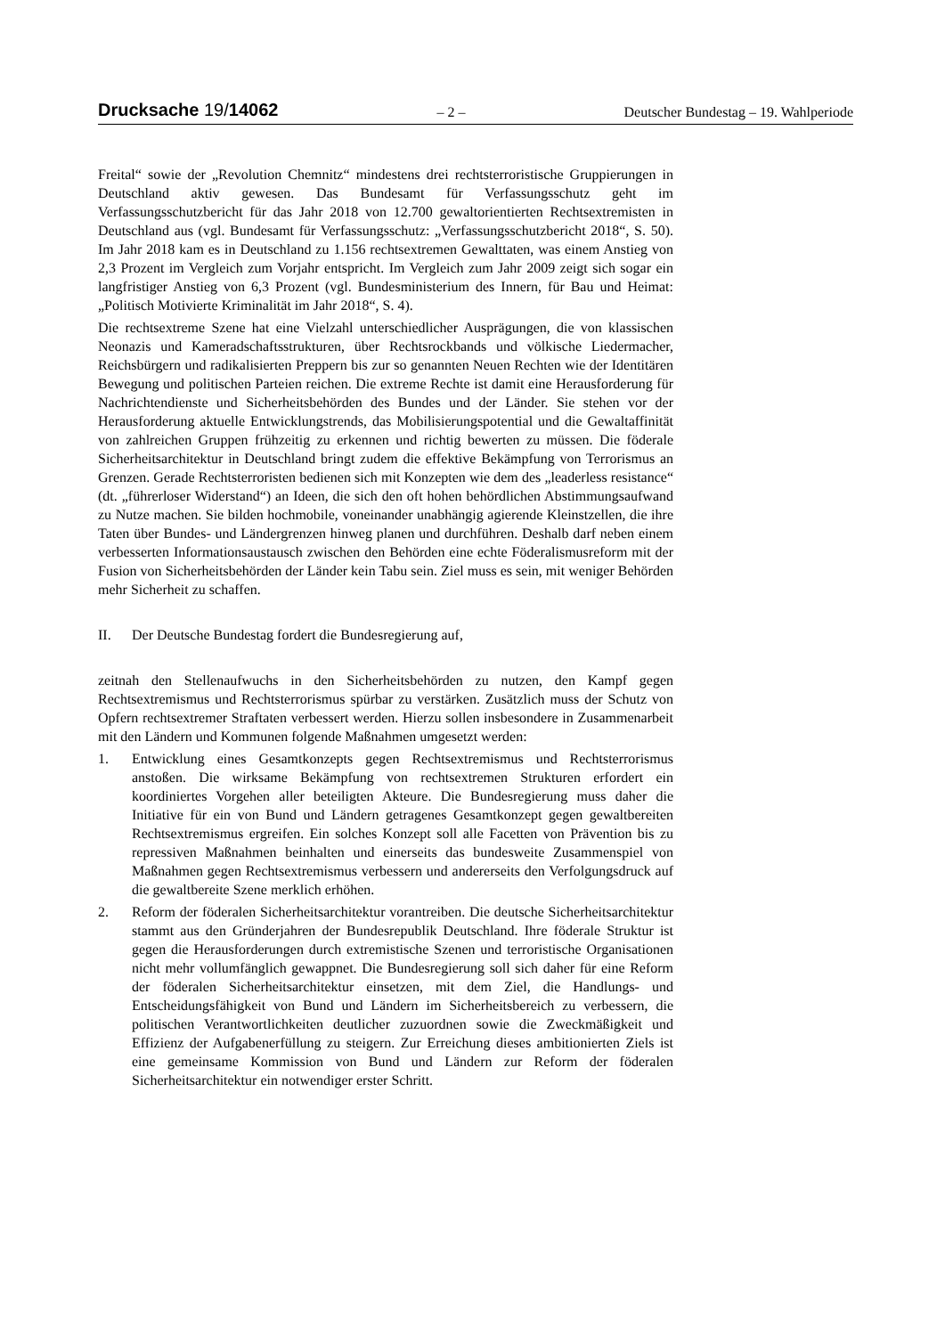Drucksache 19/14062
– 2 –
Deutscher Bundestag – 19. Wahlperiode
Freital“ sowie der „Revolution Chemnitz“ mindestens drei rechtsterroristische Gruppierungen in Deutschland aktiv gewesen. Das Bundesamt für Verfassungsschutz geht im Verfassungsschutzbericht für das Jahr 2018 von 12.700 gewaltorientierten Rechtsextremisten in Deutschland aus (vgl. Bundesamt für Verfassungsschutz: „Verfassungsschutzbericht 2018“, S. 50). Im Jahr 2018 kam es in Deutschland zu 1.156 rechtsextremen Gewalttaten, was einem Anstieg von 2,3 Prozent im Vergleich zum Vorjahr entspricht. Im Vergleich zum Jahr 2009 zeigt sich sogar ein langfristiger Anstieg von 6,3 Prozent (vgl. Bundesministerium des Innern, für Bau und Heimat: „Politisch Motivierte Kriminalität im Jahr 2018“, S. 4).
Die rechtsextreme Szene hat eine Vielzahl unterschiedlicher Ausprägungen, die von klassischen Neonazis und Kameradschaftsstrukturen, über Rechtsrockbands und völkische Liedermacher, Reichsbürgern und radikalisierten Preppern bis zur so genannten Neuen Rechten wie der Identitären Bewegung und politischen Parteien reichen. Die extreme Rechte ist damit eine Herausforderung für Nachrichtendienste und Sicherheitsbehörden des Bundes und der Länder. Sie stehen vor der Herausforderung aktuelle Entwicklungstrends, das Mobilisierungspotential und die Gewaltaffinität von zahlreichen Gruppen frühzeitig zu erkennen und richtig bewerten zu müssen. Die föderale Sicherheitsarchitektur in Deutschland bringt zudem die effektive Bekämpfung von Terrorismus an Grenzen. Gerade Rechtsterroristen bedienen sich mit Konzepten wie dem des „leaderless resistance“ (dt. „führerloser Widerstand“) an Ideen, die sich den oft hohen behördlichen Abstimmungsaufwand zu Nutze machen. Sie bilden hochmobile, voneinander unabhängig agierende Kleinstzellen, die ihre Taten über Bundes- und Ländergrenzen hinweg planen und durchführen. Deshalb darf neben einem verbesserten Informationsaustausch zwischen den Behörden eine echte Föderalismusreform mit der Fusion von Sicherheitsbehörden der Länder kein Tabu sein. Ziel muss es sein, mit weniger Behörden mehr Sicherheit zu schaffen.
II. Der Deutsche Bundestag fordert die Bundesregierung auf,
zeitnah den Stellenaufwuchs in den Sicherheitsbehörden zu nutzen, den Kampf gegen Rechtsextremismus und Rechtsterrorismus spürbar zu verstärken. Zusätzlich muss der Schutz von Opfern rechtsextremer Straftaten verbessert werden. Hierzu sollen insbesondere in Zusammenarbeit mit den Ländern und Kommunen folgende Maßnahmen umgesetzt werden:
1. Entwicklung eines Gesamtkonzepts gegen Rechtsextremismus und Rechtsterrorismus anstoßen. Die wirksame Bekämpfung von rechtsextremen Strukturen erfordert ein koordiniertes Vorgehen aller beteiligten Akteure. Die Bundesregierung muss daher die Initiative für ein von Bund und Ländern getragenes Gesamtkonzept gegen gewaltbereiten Rechtsextremismus ergreifen. Ein solches Konzept soll alle Facetten von Prävention bis zu repressiven Maßnahmen beinhalten und einerseits das bundesweite Zusammenspiel von Maßnahmen gegen Rechtsextremismus verbessern und andererseits den Verfolgungsdruck auf die gewaltbereite Szene merklich erhöhen.
2. Reform der föderalen Sicherheitsarchitektur vorantreiben. Die deutsche Sicherheitsarchitektur stammt aus den Gründerjahren der Bundesrepublik Deutschland. Ihre föderale Struktur ist gegen die Herausforderungen durch extremistische Szenen und terroristische Organisationen nicht mehr vollumfänglich gewappnet. Die Bundesregierung soll sich daher für eine Reform der föderalen Sicherheitsarchitektur einsetzen, mit dem Ziel, die Handlungs- und Entscheidungsfähigkeit von Bund und Ländern im Sicherheitsbereich zu verbessern, die politischen Verantwortlichkeiten deutlicher zuzuordnen sowie die Zweckmäßigkeit und Effizienz der Aufgabenerfüllung zu steigern. Zur Erreichung dieses ambitionierten Ziels ist eine gemeinsame Kommission von Bund und Ländern zur Reform der föderalen Sicherheitsarchitektur ein notwendiger erster Schritt.